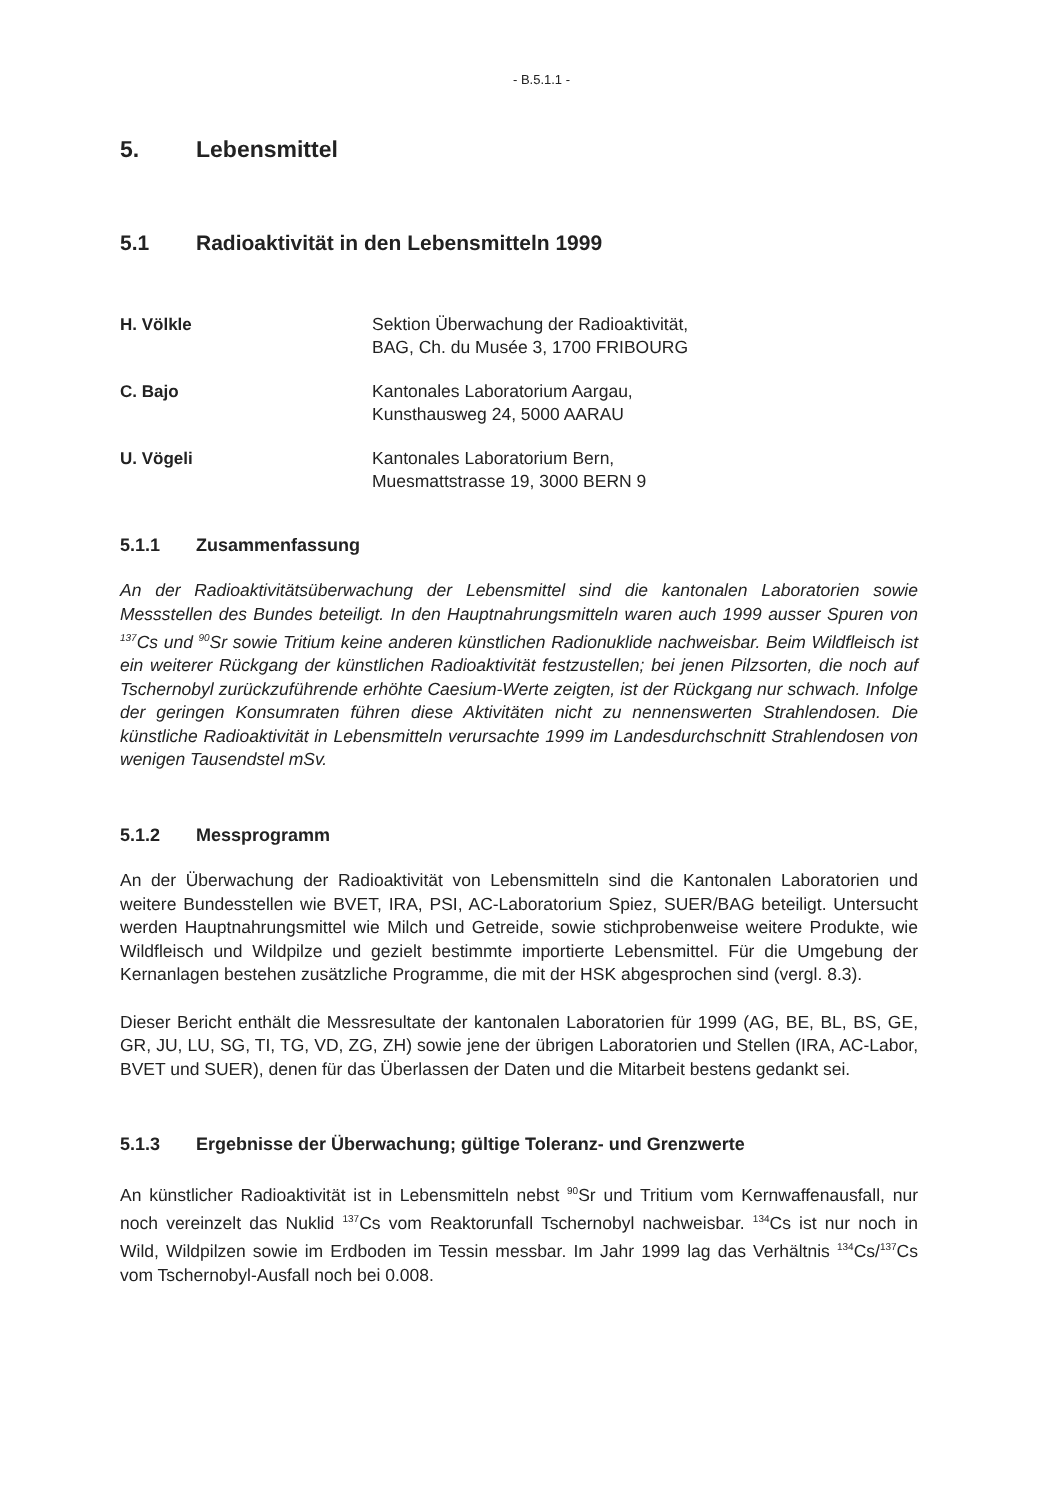- B.5.1.1 -
5. Lebensmittel
5.1 Radioaktivität in den Lebensmitteln 1999
H. Völkle Sektion Überwachung der Radioaktivität,
BAG, Ch. du Musée 3, 1700 FRIBOURG
C. Bajo Kantonales Laboratorium Aargau,
Kunsthausweg 24, 5000 AARAU
U. Vögeli Kantonales Laboratorium Bern,
Muesmattstrasse 19, 3000 BERN 9
5.1.1 Zusammenfassung
An der Radioaktivitätsüberwachung der Lebensmittel sind die kantonalen Laboratorien sowie Messstellen des Bundes beteiligt. In den Hauptnahrungsmitteln waren auch 1999 ausser Spuren von <sup>137</sup>Cs und <sup>90</sup>Sr sowie Tritium keine anderen künstlichen Radionuklide nachweisbar. Beim Wildfleisch ist ein weiterer Rückgang der künstlichen Radioaktivität festzustellen; bei jenen Pilzsorten, die noch auf Tschernobyl zurückzuführende erhöhte Caesium-Werte zeigten, ist der Rückgang nur schwach. Infolge der geringen Konsumraten führen diese Aktivitäten nicht zu nennenswerten Strahlendosen. Die künstliche Radioaktivität in Lebensmitteln verursachte 1999 im Landesdurchschnitt Strahlendosen von wenigen Tausendstel mSv.
5.1.2 Messprogramm
An der Überwachung der Radioaktivität von Lebensmitteln sind die Kantonalen Laboratorien und weitere Bundesstellen wie BVET, IRA, PSI, AC-Laboratorium Spiez, SUER/BAG beteiligt. Untersucht werden Hauptnahrungsmittel wie Milch und Getreide, sowie stichprobenweise weitere Produkte, wie Wildfleisch und Wildpilze und gezielt bestimmte importierte Lebensmittel. Für die Umgebung der Kernanlagen bestehen zusätzliche Programme, die mit der HSK abgesprochen sind (vergl. 8.3).
Dieser Bericht enthält die Messresultate der kantonalen Laboratorien für 1999 (AG, BE, BL, BS, GE, GR, JU, LU, SG, TI, TG, VD, ZG, ZH) sowie jene der übrigen Laboratorien und Stellen (IRA, AC-Labor, BVET und SUER), denen für das Überlassen der Daten und die Mitarbeit bestens gedankt sei.
5.1.3 Ergebnisse der Überwachung; gültige Toleranz- und Grenzwerte
An künstlicher Radioaktivität ist in Lebensmitteln nebst <sup>90</sup>Sr und Tritium vom Kernwaffenausfall, nur noch vereinzelt das Nuklid <sup>137</sup>Cs vom Reaktorunfall Tschernobyl nachweisbar. <sup>134</sup>Cs ist nur noch in Wild, Wildpilzen sowie im Erdboden im Tessin messbar. Im Jahr 1999 lag das Verhältnis <sup>134</sup>Cs/<sup>137</sup>Cs vom Tschernobyl-Ausfall noch bei 0.008.